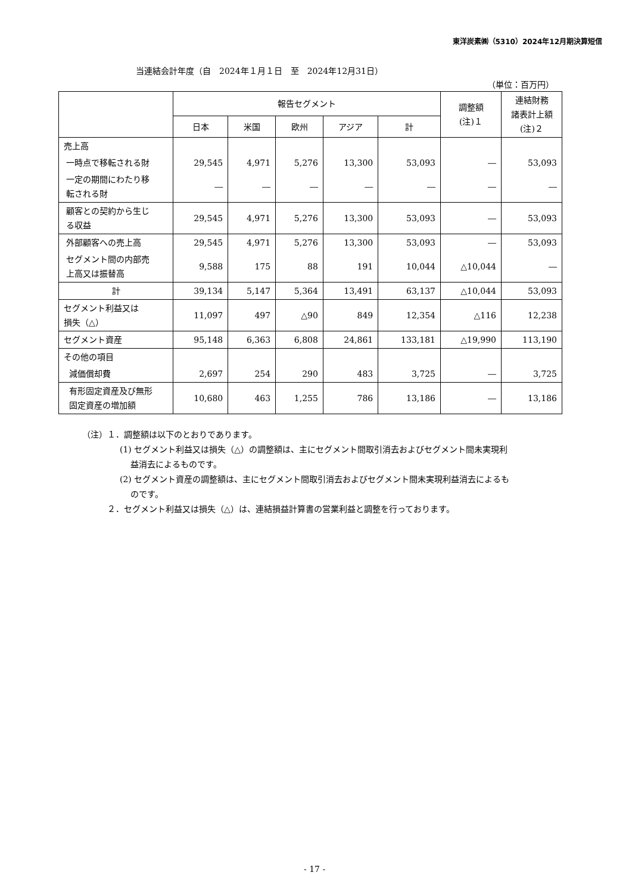東洋炭素㈱（5310）2024年12月期決算短信
当連結会計年度（自　2024年１月１日　至　2024年12月31日）
（単位：百万円）
| | 報告セグメント | | | | | 調整額 (注)１ | 連結財務 諸表計上額 (注)２ |
| --- | --- | --- | --- | --- | --- | --- | --- |
| | 日本 | 米国 | 欧州 | アジア | 計 | | |
| 売上高 | | | | | | | |
| 一時点で移転される財 | 29,545 | 4,971 | 5,276 | 13,300 | 53,093 | ― | 53,093 |
| 一定の期間にわたり移 転される財 | ― | ― | ― | ― | ― | ― | ― |
| 顧客との契約から生じ る収益 | 29,545 | 4,971 | 5,276 | 13,300 | 53,093 | ― | 53,093 |
| 外部顧客への売上高 | 29,545 | 4,971 | 5,276 | 13,300 | 53,093 | ― | 53,093 |
| セグメント間の内部売 上高又は振替高 | 9,588 | 175 | 88 | 191 | 10,044 | △10,044 | ― |
| 計 | 39,134 | 5,147 | 5,364 | 13,491 | 63,137 | △10,044 | 53,093 |
| セグメント利益又は 損失（△） | 11,097 | 497 | △90 | 849 | 12,354 | △116 | 12,238 |
| セグメント資産 | 95,148 | 6,363 | 6,808 | 24,861 | 133,181 | △19,990 | 113,190 |
| その他の項目 | | | | | | | |
| 減価償却費 | 2,697 | 254 | 290 | 483 | 3,725 | ― | 3,725 |
| 有形固定資産及び無形 固定資産の増加額 | 10,680 | 463 | 1,255 | 786 | 13,186 | ― | 13,186 |
（注）１．調整額は以下のとおりであります。
(1) セグメント利益又は損失（△）の調整額は、主にセグメント間取引消去およびセグメント間未実現利
益消去によるものです。
(2) セグメント資産の調整額は、主にセグメント間取引消去およびセグメント間未実現利益消去によるも
のです。
２．セグメント利益又は損失（△）は、連結損益計算書の営業利益と調整を行っております。
- 17 -